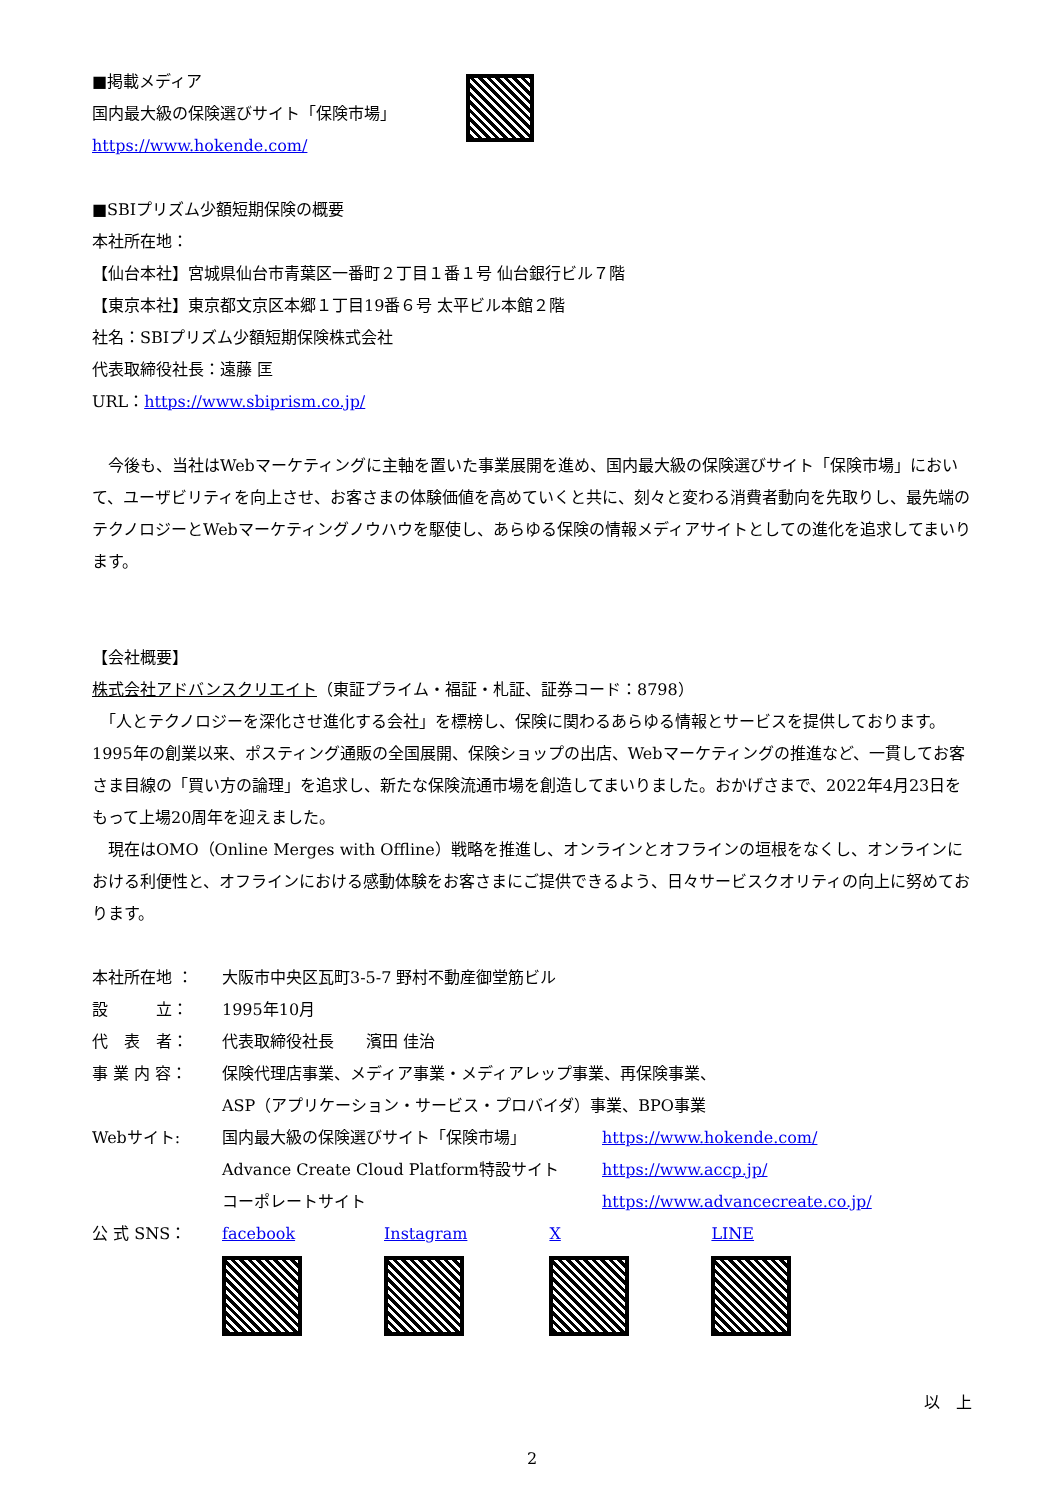■掲載メディア
国内最大級の保険選びサイト「保険市場」
https://www.hokende.com/
■SBIプリズム少額短期保険の概要
本社所在地：
【仙台本社】宮城県仙台市青葉区一番町２丁目１番１号 仙台銀行ビル７階
【東京本社】東京都文京区本郷１丁目19番６号 太平ビル本館２階
社名：SBIプリズム少額短期保険株式会社
代表取締役社長：遠藤 匡
URL：https://www.sbiprism.co.jp/
　今後も、当社はWebマーケティングに主軸を置いた事業展開を進め、国内最大級の保険選びサイト「保険市場」において、ユーザビリティを向上させ、お客さまの体験価値を高めていくと共に、刻々と変わる消費者動向を先取りし、最先端のテクノロジーとWebマーケティングノウハウを駆使し、あらゆる保険の情報メディアサイトとしての進化を追求してまいります。
【会社概要】
株式会社アドバンスクリエイト（東証プライム・福証・札証、証券コード：8798）
　「人とテクノロジーを深化させ進化する会社」を標榜し、保険に関わるあらゆる情報とサービスを提供しております。1995年の創業以来、ポスティング通販の全国展開、保険ショップの出店、Webマーケティングの推進など、一貫してお客さま目線の「買い方の論理」を追求し、新たな保険流通市場を創造してまいりました。おかげさまで、2022年4月23日をもって上場20周年を迎えました。
　現在はOMO（Online Merges with Offline）戦略を推進し、オンラインとオフラインの垣根をなくし、オンラインにおける利便性と、オフラインにおける感動体験をお客さまにご提供できるよう、日々サービスクオリティの向上に努めております。
| 本社所在地 ： | 大阪市中央区瓦町3-5-7 野村不動産御堂筋ビル | |
| 設 立： | 1995年10月 | |
| 代 表 者： | 代表取締役社長 濱田 佳治 | |
| 事 業 内 容： | 保険代理店事業、メディア事業・メディアレップ事業、再保険事業、 ASP（アプリケーション・サービス・プロバイダ）事業、BPO事業 | |
| Webサイト: | 国内最大級の保険選びサイト「保険市場」 | https://www.hokende.com/ |
| | Advance Create Cloud Platform特設サイト | https://www.accp.jp/ |
| | コーポレートサイト | https://www.advancecreate.co.jp/ |
公 式 SNS： facebook
Instagram
X
LINE
以　上
2